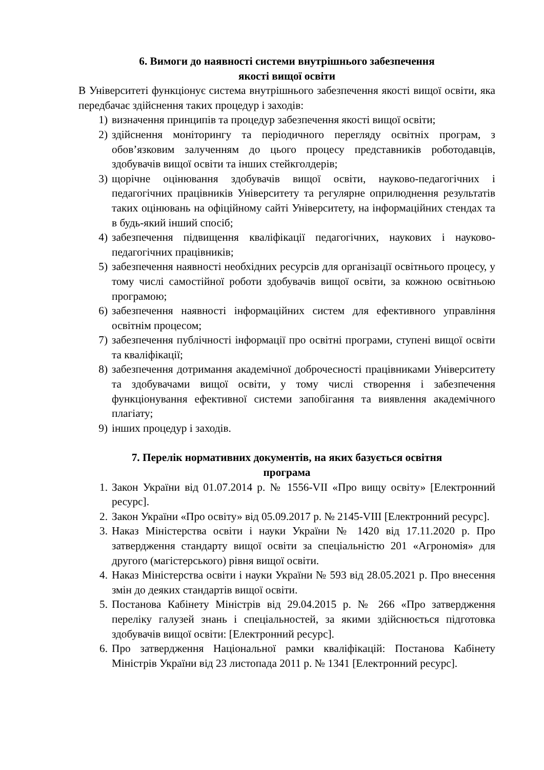6. Вимоги до наявності системи внутрішнього забезпечення
якості вищої освіти
В Університеті функціонує система внутрішнього забезпечення якості вищої освіти, яка передбачає здійснення таких процедур і заходів:
1) визначення принципів та процедур забезпечення якості вищої освіти;
2) здійснення моніторингу та періодичного перегляду освітніх програм, з обов’язковим залученням до цього процесу представників роботодавців, здобувачів вищої освіти та інших стейкголдерів;
3) щорічне оцінювання здобувачів вищої освіти, науково-педагогічних і педагогічних працівників Університету та регулярне оприлюднення результатів таких оцінювань на офіційному сайті Університету, на інформаційних стендах та в будь-який інший спосіб;
4) забезпечення підвищення кваліфікації педагогічних, наукових і науково-педагогічних працівників;
5) забезпечення наявності необхідних ресурсів для організації освітнього процесу, у тому числі самостійної роботи здобувачів вищої освіти, за кожною освітньою програмою;
6) забезпечення наявності інформаційних систем для ефективного управління освітнім процесом;
7) забезпечення публічності інформації про освітні програми, ступені вищої освіти та кваліфікації;
8) забезпечення дотримання академічної доброчесності працівниками Університету та здобувачами вищої освіти, у тому числі створення і забезпечення функціонування ефективної системи запобігання та виявлення академічного плагіату;
9) інших процедур і заходів.
7. Перелік нормативних документів, на яких базується освітня
програма
1. Закон України від 01.07.2014 р. № 1556-VII «Про вищу освіту» [Електронний ресурс].
2. Закон України «Про освіту» від 05.09.2017 р. № 2145-VIII [Електронний ресурс].
3. Наказ Міністерства освіти і науки України № 1420 від 17.11.2020 р. Про затвердження стандарту вищої освіти за спеціальністю 201 «Агрономія» для другого (магістерського) рівня вищої освіти.
4. Наказ Міністерства освіти і науки України № 593 від 28.05.2021 р. Про внесення змін до деяких стандартів вищої освіти.
5. Постанова Кабінету Міністрів від 29.04.2015 р. № 266 «Про затвердження переліку галузей знань і спеціальностей, за якими здійснюється підготовка здобувачів вищої освіти: [Електронний ресурс].
6. Про затвердження Національної рамки кваліфікацій: Постанова Кабінету Міністрів України від 23 листопада 2011 р. № 1341 [Електронний ресурс].